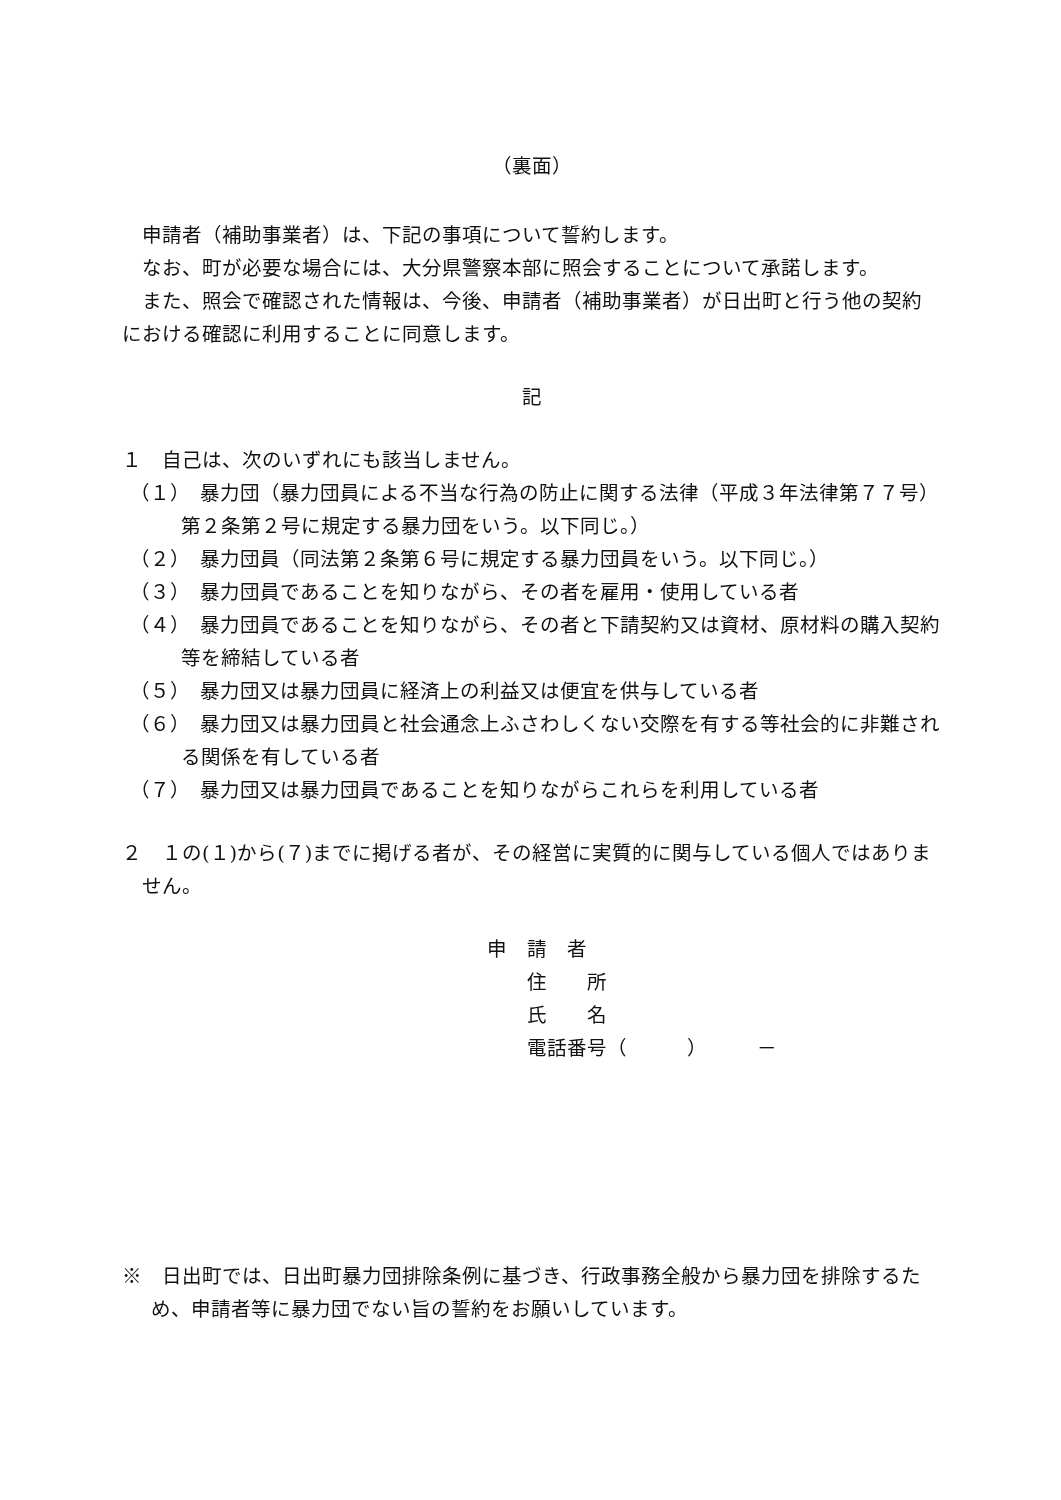（裏面）
申請者（補助事業者）は、下記の事項について誓約します。
なお、町が必要な場合には、大分県警察本部に照会することについて承諾します。
また、照会で確認された情報は、今後、申請者（補助事業者）が日出町と行う他の契約における確認に利用することに同意します。
記
１　自己は、次のいずれにも該当しません。
（１）　暴力団（暴力団員による不当な行為の防止に関する法律（平成３年法律第７７号）第２条第２号に規定する暴力団をいう。以下同じ。）
（２）　暴力団員（同法第２条第６号に規定する暴力団員をいう。以下同じ。）
（３）　暴力団員であることを知りながら、その者を雇用・使用している者
（４）　暴力団員であることを知りながら、その者と下請契約又は資材、原材料の購入契約等を締結している者
（５）　暴力団又は暴力団員に経済上の利益又は便宜を供与している者
（６）　暴力団又は暴力団員と社会通念上ふさわしくない交際を有する等社会的に非難される関係を有している者
（７）　暴力団又は暴力団員であることを知りながらこれらを利用している者
２　１の(１)から(７)までに掲げる者が、その経営に実質的に関与している個人ではありません。
申　請　者
住　　所
氏　　名
電話番号（　　　）　　　－
※　日出町では、日出町暴力団排除条例に基づき、行政事務全般から暴力団を排除するため、申請者等に暴力団でない旨の誓約をお願いしています。